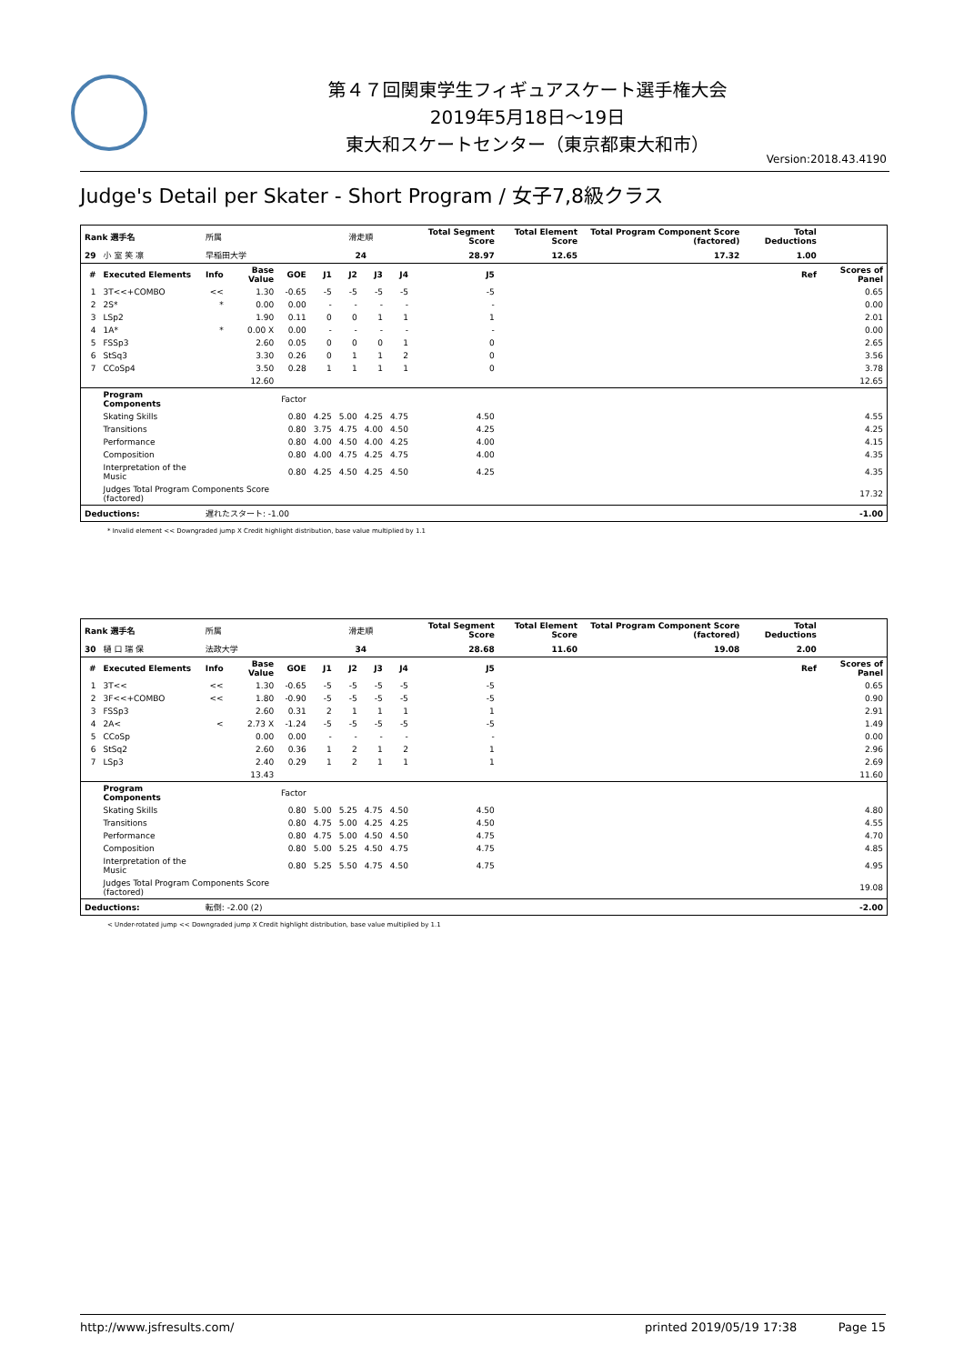第４７回関東学生フィギュアスケート選手権大会
2019年5月18日～19日
東大和スケートセンター（東京都東大和市）
Version:2018.43.4190
Judge's Detail per Skater - Short Program / 女子7,8級クラス
| Rank 選手名 | | 所属 | | | 滑走順 | | | | Total Segment Score | Total Element Score | Total Program Component Score (factored) | | Total Deductions | |
| --- | --- | --- | --- | --- | --- | --- | --- | --- | --- | --- | --- | --- | --- | --- |
| 29 | 小 室 笑 凛 | 早稲田大学 | | | 24 | | | | 28.97 | 12.65 | 17.32 | | 1.00 | |
| # | Executed Elements | Info | Base Value | GOE | J1 | J2 | J3 | J4 | J5 | | | | Ref | Scores of Panel |
| 1 | 3T<<+COMBO | << | 1.30 | -0.65 | -5 | -5 | -5 | -5 | -5 | | | | | 0.65 |
| 2 | 2S* | * | 0.00 | 0.00 | - | - | - | - | - | | | | | 0.00 |
| 3 | LSp2 | | 1.90 | 0.11 | 0 | 0 | 1 | 1 | 1 | | | | | 2.01 |
| 4 | 1A* | * | 0.00 X | 0.00 | - | - | - | - | - | | | | | 0.00 |
| 5 | FSSp3 | | 2.60 | 0.05 | 0 | 0 | 0 | 1 | 0 | | | | | 2.65 |
| 6 | StSq3 | | 3.30 | 0.26 | 0 | 1 | 1 | 2 | 0 | | | | | 3.56 |
| 7 | CCoSp4 | | 3.50 | 0.28 | 1 | 1 | 1 | 1 | 0 | | | | | 3.78 |
| | | | 12.60 | | | | | | | | | | | 12.65 |
| | Program Components | | | Factor | | | | | | | | | | |
| | Skating Skills | | | 0.80 | 4.25 | 5.00 | 4.25 | 4.75 | 4.50 | | | | | 4.55 |
| | Transitions | | | 0.80 | 3.75 | 4.75 | 4.00 | 4.50 | 4.25 | | | | | 4.25 |
| | Performance | | | 0.80 | 4.00 | 4.50 | 4.00 | 4.25 | 4.00 | | | | | 4.15 |
| | Composition | | | 0.80 | 4.00 | 4.75 | 4.25 | 4.75 | 4.00 | | | | | 4.35 |
| | Interpretation of the Music | | | 0.80 | 4.25 | 4.50 | 4.25 | 4.50 | 4.25 | | | | | 4.35 |
| | Judges Total Program Components Score (factored) | | | | | | | | | | | | | 17.32 |
| Deductions: | | 遅れたスタート: -1.00 | | | | | | | | | | | | -1.00 |
* Invalid element << Downgraded jump X Credit highlight distribution, base value multiplied by 1.1
| Rank 選手名 | | 所属 | | | 滑走順 | | | | Total Segment Score | Total Element Score | Total Program Component Score (factored) | | Total Deductions | |
| --- | --- | --- | --- | --- | --- | --- | --- | --- | --- | --- | --- | --- | --- | --- |
| 30 | 樋 口 瑞 保 | 法政大学 | | | 34 | | | | 28.68 | 11.60 | 19.08 | | 2.00 | |
| # | Executed Elements | Info | Base Value | GOE | J1 | J2 | J3 | J4 | J5 | | | | Ref | Scores of Panel |
| 1 | 3T<< | << | 1.30 | -0.65 | -5 | -5 | -5 | -5 | -5 | | | | | 0.65 |
| 2 | 3F<<+COMBO | << | 1.80 | -0.90 | -5 | -5 | -5 | -5 | -5 | | | | | 0.90 |
| 3 | FSSp3 | | 2.60 | 0.31 | 2 | 1 | 1 | 1 | 1 | | | | | 2.91 |
| 4 | 2A< | < | 2.73 X | -1.24 | -5 | -5 | -5 | -5 | -5 | | | | | 1.49 |
| 5 | CCoSp | | 0.00 | 0.00 | - | - | - | - | - | | | | | 0.00 |
| 6 | StSq2 | | 2.60 | 0.36 | 1 | 2 | 1 | 2 | 1 | | | | | 2.96 |
| 7 | LSp3 | | 2.40 | 0.29 | 1 | 2 | 1 | 1 | 1 | | | | | 2.69 |
| | | | 13.43 | | | | | | | | | | | 11.60 |
| | Program Components | | | Factor | | | | | | | | | | |
| | Skating Skills | | | 0.80 | 5.00 | 5.25 | 4.75 | 4.50 | 4.50 | | | | | 4.80 |
| | Transitions | | | 0.80 | 4.75 | 5.00 | 4.25 | 4.25 | 4.50 | | | | | 4.55 |
| | Performance | | | 0.80 | 4.75 | 5.00 | 4.50 | 4.50 | 4.75 | | | | | 4.70 |
| | Composition | | | 0.80 | 5.00 | 5.25 | 4.50 | 4.75 | 4.75 | | | | | 4.85 |
| | Interpretation of the Music | | | 0.80 | 5.25 | 5.50 | 4.75 | 4.50 | 4.75 | | | | | 4.95 |
| | Judges Total Program Components Score (factored) | | | | | | | | | | | | | 19.08 |
| Deductions: | | 転倒: -2.00 (2) | | | | | | | | | | | | -2.00 |
< Under-rotated jump << Downgraded jump X Credit highlight distribution, base value multiplied by 1.1
http://www.jsfresults.com/ printed 2019/05/19 17:38 Page 15